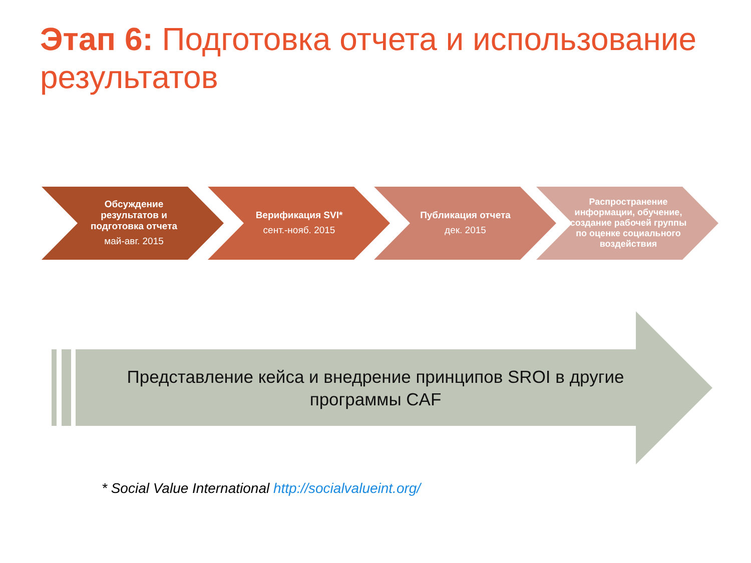Этап 6: Подготовка отчета и использование результатов
Обсуждение результатов и подготовка отчета
май-авг. 2015
Верификация SVI*
сент.-нояб. 2015
Публикация отчета
дек. 2015
Распространение информации, обучение, создание рабочей группы по оценке социального воздействия
Представление кейса и внедрение принципов SROI в другие программы CAF
* Social Value International http://socialvalueint.org/